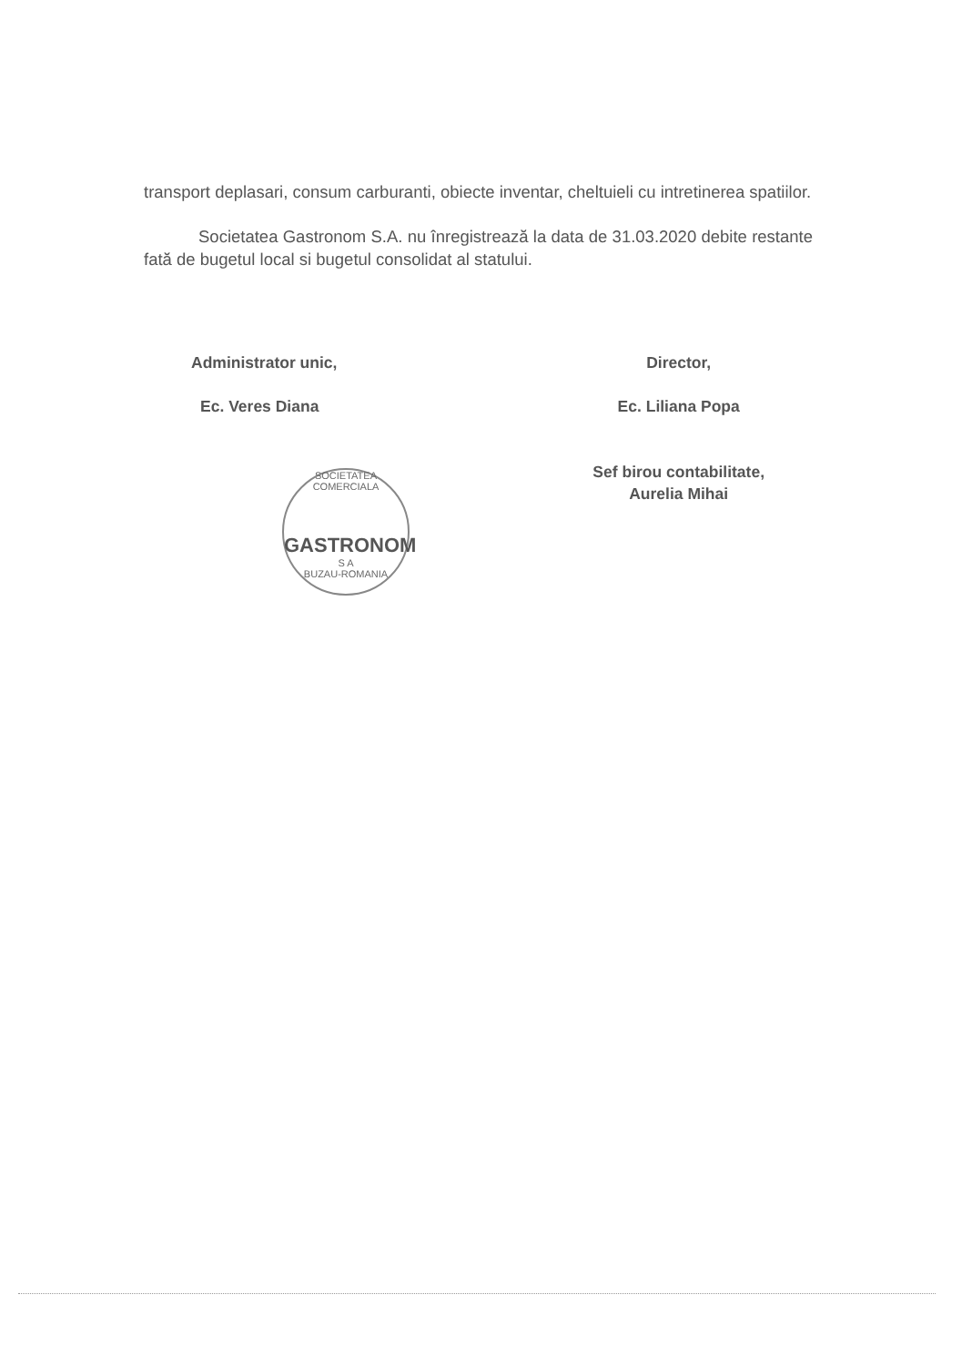transport deplasari, consum carburanti, obiecte inventar, cheltuieli cu intretinerea spatiilor.
Societatea Gastronom S.A. nu înregistrează la data de 31.03.2020 debite restante fată de bugetul local si bugetul consolidat al statului.
Administrator unic,
Ec. Veres Diana
Director,
Ec. Liliana Popa
Sef birou contabilitate,
Aurelia Mihai
SOCIETATEA COMERCIALA
GASTRONOM
S A
BUZAU-ROMANIA